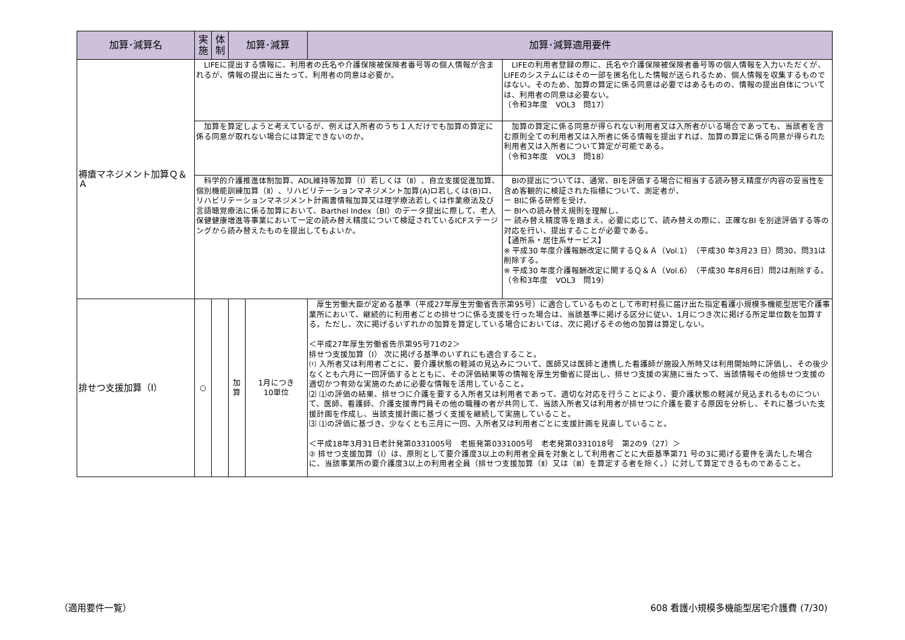| 加算･減算名 | 実 施 | 体 制 | 加算･減算 | | 加算･減算適用要件 | |
| --- | --- | --- | --- | --- | --- | --- |
| 褥瘡マネジメント加算Ｑ＆Ａ | LIFEに提出する情報に、利用者の氏名や介護保険被保険者番号等の個人情報が含まれるが、情報の提出に当たって、利用者の同意は必要か。 | | | | | LIFEの利用者登録の際に、氏名や介護保険被保険者番号等の個人情報を入力いただくが、LIFEのシステムにはその一部を匿名化した情報が送られるため、個人情報を収集するものではない。そのため、加算の算定に係る同意は必要ではあるものの、情報の提出自体については、利用者の同意は必要ない。 （令和3年度 VOL3 問17） |
| | 加算を算定しようと考えているが、例えば入所者のうち１人だけでも加算の算定に係る同意が取れない場合には算定できないのか。 | | | | | 加算の算定に係る同意が得られない利用者又は入所者がいる場合であっても、当該者を含む原則全ての利用者又は入所者に係る情報を提出すれば、加算の算定に係る同意が得られた利用者又は入所者について算定が可能である。 （令和3年度 VOL3 問18） |
| | 科学的介護推進体制加算、ADL維持等加算（Ⅰ）若しくは（Ⅱ）、自立支援促進加算、個別機能訓練加算（Ⅱ）、リハビリテーションマネジメント加算(A)ロ若しくは(B)ロ、リハビリテーションマネジメント計画書情報加算又は理学療法若しくは作業療法及び言語聴覚療法に係る加算において、Barthel Index（BI）のデータ提出に際して、老人保健健康増進等事業において一定の読み替え精度について検証されているICFステージングから読み替えたものを提出してもよいか。 | | | | | BIの提出については、通常、BIを評価する場合に相当する読み替え精度が内容の妥当性を含め客観的に検証された指標について、測定者が、 ー BIに係る研修を受け、 ー BIへの読み替え規則を理解し、 ー 読み替え精度等を踏まえ、必要に応じて、読み替えの際に、正確なBI を別途評価する等の対応を行い、提出することが必要である。 【通所系・居住系サービス】 ※ 平成30 年度介護報酬改定に関するＱ＆Ａ（Vol.1）（平成30 年3月23 日）問30、問31は削除する。 ※ 平成30 年度介護報酬改定に関するＱ＆Ａ（Vol.6）（平成30 年8月6日）問2は削除する。 （令和3年度 VOL3 問19） |
| 排せつ支援加算（Ⅰ） | ○ | | 加 算 | 1月につき 10単位 | 厚生労働大臣が定める基準（平成27年厚生労働省告示第95号）に適合しているものとして市町村長に届け出た指定看護小規模多機能型居宅介護事業所において、継続的に利用者ごとの排せつに係る支援を行った場合は、当該基準に掲げる区分に従い、1月につき次に掲げる所定単位数を加算する。ただし、次に掲げるいずれかの加算を算定している場合においては、次に掲げるその他の加算は算定しない。 ＜平成27年厚生労働省告示第95号71の2＞ 排せつ支援加算（Ⅰ） 次に掲げる基準のいずれにも適合すること。 ⑴ 入所者又は利用者ごとに、要介護状態の軽減の見込みについて、医師又は医師と連携した看護師が施設入所時又は利用開始時に評価し、その後少なくとも六月に一回評価するとともに、その評価結果等の情報を厚生労働省に提出し、排せつ支援の実施に当たって、当該情報その他排せつ支援の適切かつ有効な実施のために必要な情報を活用していること。 ⑵ ⑴の評価の結果、排せつに介護を要する入所者又は利用者であって、適切な対応を行うことにより、要介護状態の軽減が見込まれるものについて、医師、看護師、介護支援専門員その他の職種の者が共同して、当該入所者又は利用者が排せつに介護を要する原因を分析し、それに基づいた支援計画を作成し、当該支援計画に基づく支援を継続して実施していること。 ⑶ ⑴の評価に基づき、少なくとも三月に一回、入所者又は利用者ごとに支援計画を見直していること。 ＜平成18年3月31日老計発第0331005号 老振発第0331005号 老老発第0331018号 第2の9（27）＞ ② 排せつ支援加算（Ⅰ）は、原則として要介護度3以上の利用者全員を対象として利用者ごとに大臣基準第71 号の3に掲げる要件を満たした場合 に、当該事業所の要介護度3以上の利用者全員（排せつ支援加算（Ⅱ）又は（Ⅲ）を算定する者を除く。）に対して算定できるものであること。 | |
（適用要件一覧）
608 看護小規模多機能型居宅介護費 (7/30)